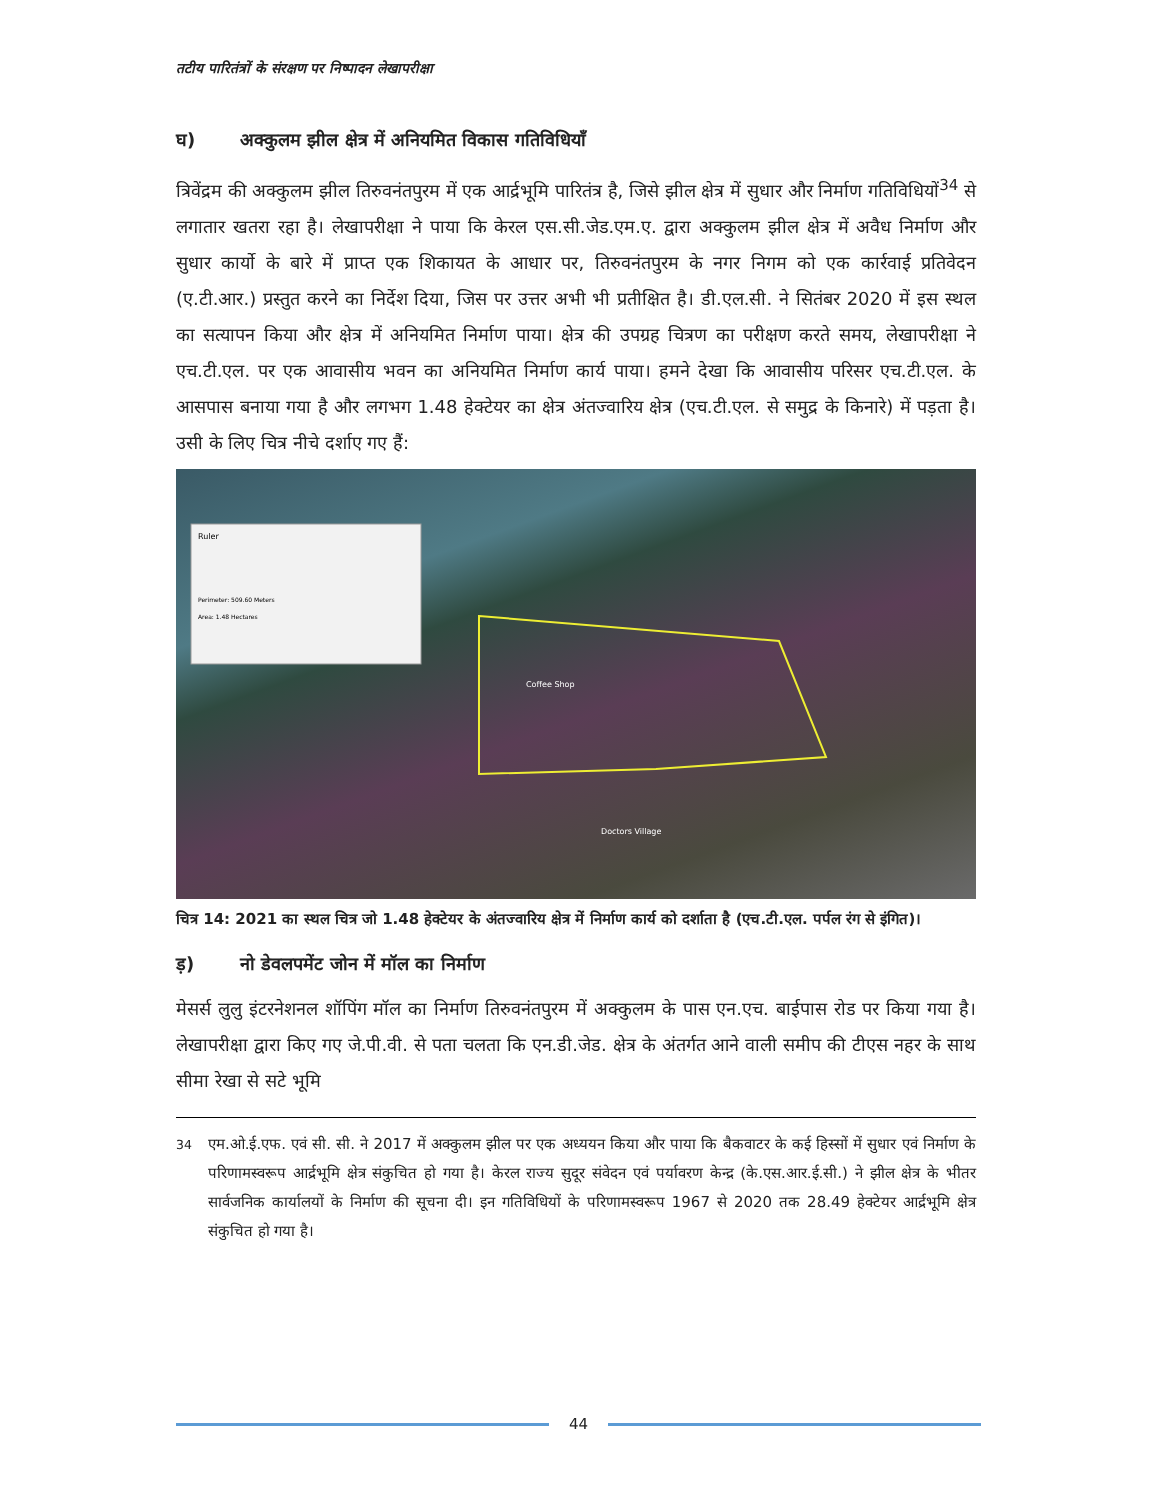तटीय पारितंत्रों के संरक्षण पर निष्पादन लेखापरीक्षा
घ) अक्कुलम झील क्षेत्र में अनियमित विकास गतिविधियाँ
त्रिवेंद्रम की अक्कुलम झील तिरुवनंतपुरम में एक आर्द्रभूमि पारितंत्र है, जिसे झील क्षेत्र में सुधार और निर्माण गतिविधियों<sup>34</sup> से लगातार खतरा रहा है। लेखापरीक्षा ने पाया कि केरल एस.सी.जेड.एम.ए. द्वारा अक्कुलम झील क्षेत्र में अवैध निर्माण और सुधार कार्यो के बारे में प्राप्त एक शिकायत के आधार पर, तिरुवनंतपुरम के नगर निगम को एक कार्रवाई प्रतिवेदन (ए.टी.आर.) प्रस्तुत करने का निर्देश दिया, जिस पर उत्तर अभी भी प्रतीक्षित है। डी.एल.सी. ने सितंबर 2020 में इस स्थल का सत्यापन किया और क्षेत्र में अनियमित निर्माण पाया। क्षेत्र की उपग्रह चित्रण का परीक्षण करते समय, लेखापरीक्षा ने एच.टी.एल. पर एक आवासीय भवन का अनियमित निर्माण कार्य पाया। हमने देखा कि आवासीय परिसर एच.टी.एल. के आसपास बनाया गया है और लगभग 1.48 हेक्टेयर का क्षेत्र अंतज्वारिय क्षेत्र (एच.टी.एल. से समुद्र के किनारे) में पड़ता है। उसी के लिए चित्र नीचे दर्शाए गए हैं:
Ruler
Perimeter: 509.60 Meters
Area: 1.48 Hectares
Coffee Shop
Doctors Village
चित्र 14: 2021 का स्थल चित्र जो 1.48 हेक्टेयर के अंतज्वारिय क्षेत्र में निर्माण कार्य को दर्शाता है (एच.टी.एल. पर्पल रंग से इंगित)।
ड़) नो डेवलपमेंट जोन में मॉल का निर्माण
मेसर्स लुलु इंटरनेशनल शॉपिंग मॉल का निर्माण तिरुवनंतपुरम में अक्कुलम के पास एन.एच. बाईपास रोड पर किया गया है। लेखापरीक्षा द्वारा किए गए जे.पी.वी. से पता चलता कि एन.डी.जेड. क्षेत्र के अंतर्गत आने वाली समीप की टीएस नहर के साथ सीमा रेखा से सटे भूमि
<sup>34</sup> एम.ओ.ई.एफ. एवं सी. सी. ने 2017 में अक्कुलम झील पर एक अध्ययन किया और पाया कि बैकवाटर के कई हिस्सों में सुधार एवं निर्माण के परिणामस्वरूप आर्द्रभूमि क्षेत्र संकुचित हो गया है। केरल राज्य सुदूर संवेदन एवं पर्यावरण केन्द्र (के.एस.आर.ई.सी.) ने झील क्षेत्र के भीतर सार्वजनिक कार्यालयों के निर्माण की सूचना दी। इन गतिविधियों के परिणामस्वरूप 1967 से 2020 तक 28.49 हेक्टेयर आर्द्रभूमि क्षेत्र संकुचित हो गया है।
44